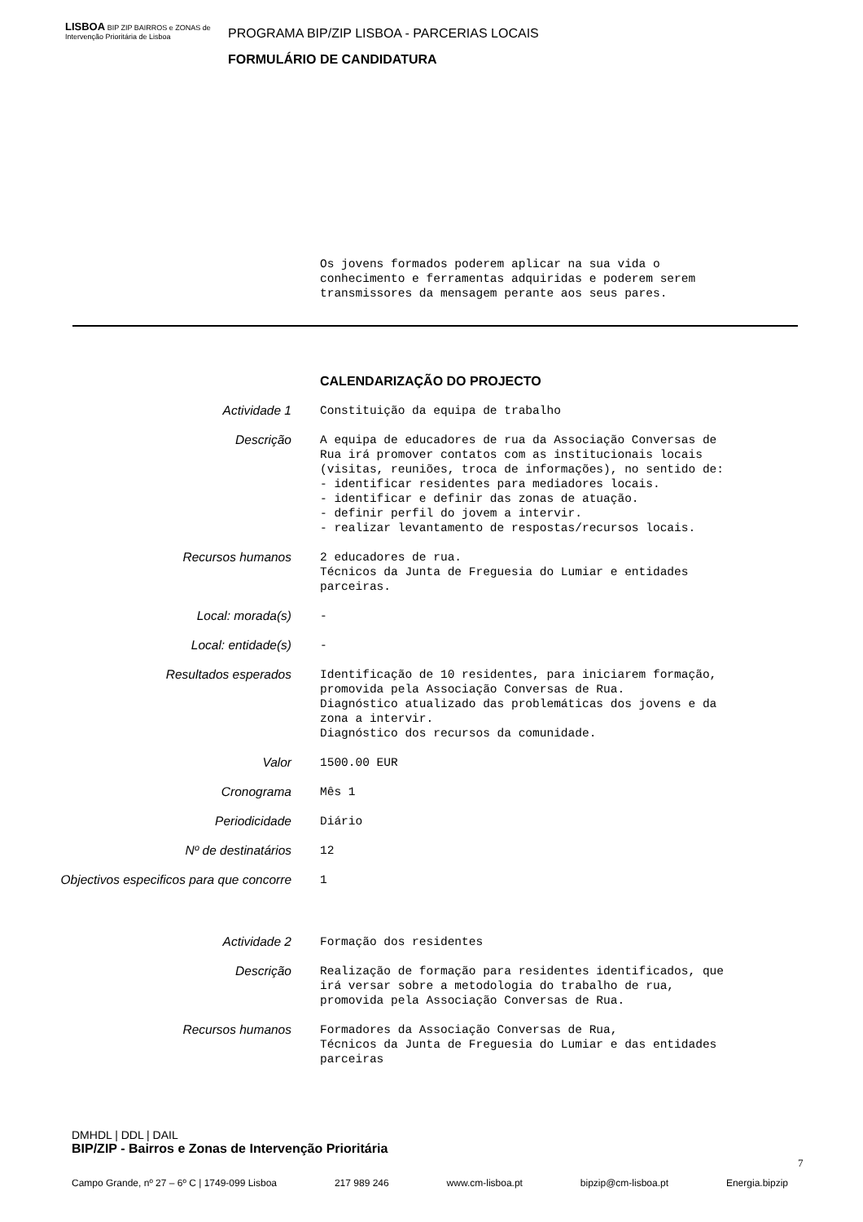LISBOA BIP ZIP BAIRROS e ZONAS de Intervenção Prioritária de Lisboa
PROGRAMA BIP/ZIP LISBOA - PARCERIAS LOCAIS
FORMULÁRIO DE CANDIDATURA
Os jovens formados poderem aplicar na sua vida o conhecimento e ferramentas adquiridas e poderem serem transmissores da mensagem perante aos seus pares.
CALENDARIZAÇÃO DO PROJECTO
Actividade 1 Constituição da equipa de trabalho
Descrição A equipa de educadores de rua da Associação Conversas de Rua irá promover contatos com as institucionais locais (visitas, reuniões, troca de informações), no sentido de: - identificar residentes para mediadores locais. - identificar e definir das zonas de atuação. - definir perfil do jovem a intervir. - realizar levantamento de respostas/recursos locais.
Recursos humanos 2 educadores de rua. Técnicos da Junta de Freguesia do Lumiar e entidades parceiras.
Local: morada(s) -
Local: entidade(s) -
Resultados esperados Identificação de 10 residentes, para iniciarem formação, promovida pela Associação Conversas de Rua. Diagnóstico atualizado das problemáticas dos jovens e da zona a intervir. Diagnóstico dos recursos da comunidade.
Valor 1500.00 EUR
Cronograma Mês 1
Periodicidade Diário
Nº de destinatários 12
Objectivos especificos para que concorre
1
Actividade 2 Formação dos residentes
Descrição Realização de formação para residentes identificados, que irá versar sobre a metodologia do trabalho de rua, promovida pela Associação Conversas de Rua.
Recursos humanos Formadores da Associação Conversas de Rua, Técnicos da Junta de Freguesia do Lumiar e das entidades parceiras
DMHDL | DDL | DAIL
BIP/ZIP - Bairros e Zonas de Intervenção Prioritária
7
Campo Grande, nº 27 – 6º C | 1749-099 Lisboa 217 989 246 www.cm-lisboa.pt bipzip@cm-lisboa.pt Energia.bipzip